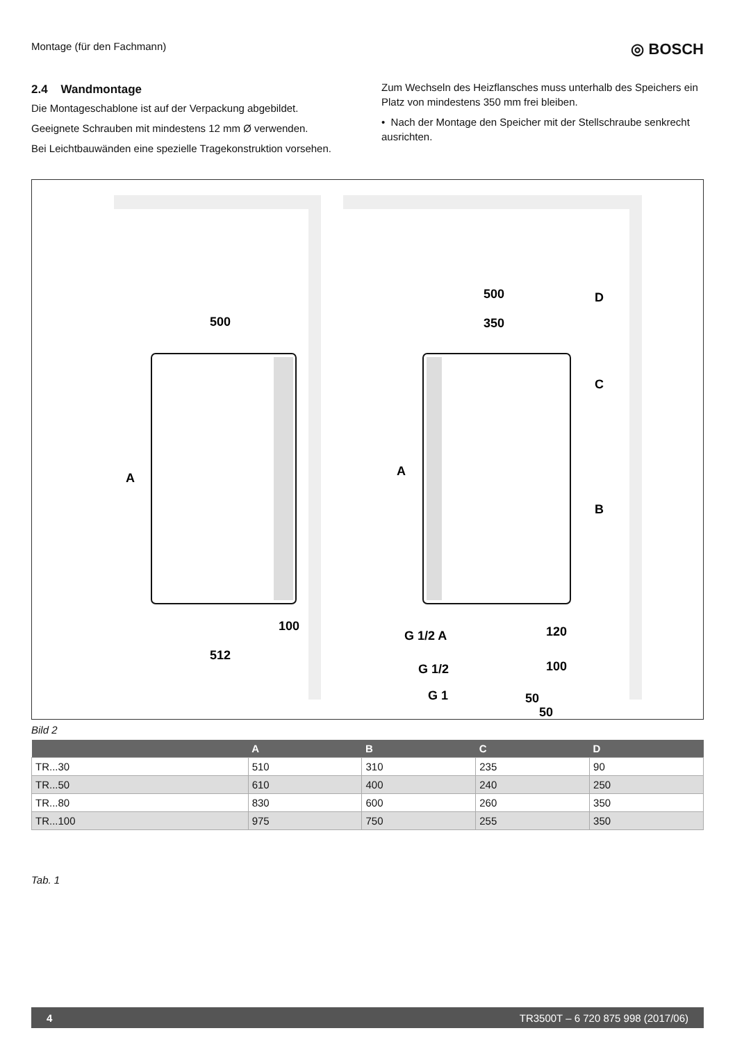Montage (für den Fachmann) ◎ BOSCH
2.4 Wandmontage
Die Montageschablone ist auf der Verpackung abgebildet.
Geeignete Schrauben mit mindestens 12 mm Ø verwenden.
Bei Leichtbauwänden eine spezielle Tragekonstruktion vorsehen.
Zum Wechseln des Heizflansches muss unterhalb des Speichers ein Platz von mindestens 350 mm frei bleiben.
• Nach der Montage den Speicher mit der Stellschraube senkrecht ausrichten.
500
512
100
500
350
A
A
D
C
B
120
100
G 1/2 A
G 1/2
G 1
50
50
Bild 2
| | A | B | C | D |
| --- | --- | --- | --- | --- |
| TR...30 | 510 | 310 | 235 | 90 |
| TR...50 | 610 | 400 | 240 | 250 |
| TR...80 | 830 | 600 | 260 | 350 |
| TR...100 | 975 | 750 | 255 | 350 |
Tab. 1
4 TR3500T – 6 720 875 998 (2017/06)